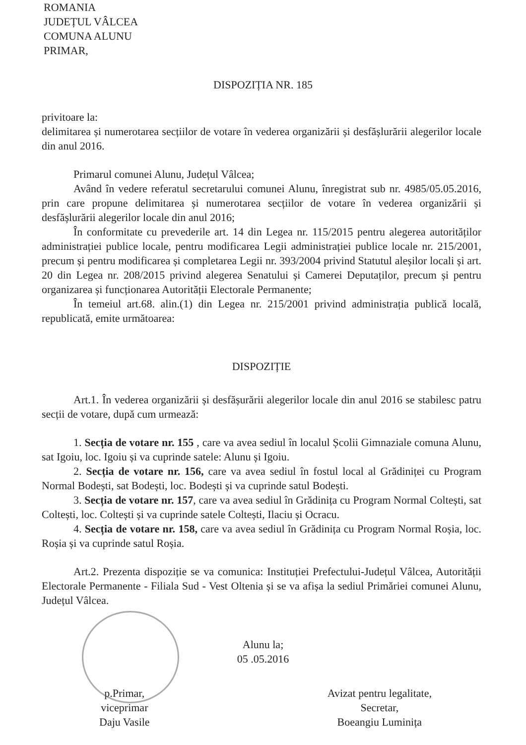ROMANIA
JUDEȚUL VÂLCEA
COMUNA ALUNU
PRIMAR,
DISPOZIȚIA NR. 185
privitoare la:
delimitarea și numerotarea secțiilor de votare în vederea organizării și desfășlurării alegerilor locale din anul 2016.
Primarul comunei Alunu, Județul Vâlcea;
Având în vedere referatul secretarului comunei Alunu, înregistrat sub nr. 4985/05.05.2016, prin care propune delimitarea și numerotarea secțiilor de votare în vederea organizării și desfășlurării alegerilor locale din anul 2016;
În conformitate cu prevederile art. 14 din Legea nr. 115/2015 pentru alegerea autorităților administrației publice locale, pentru modificarea Legii administrației publice locale nr. 215/2001, precum și pentru modificarea și completarea Legii nr. 393/2004 privind Statutul aleșilor locali și art. 20 din Legea nr. 208/2015 privind alegerea Senatului și Camerei Deputaților, precum și pentru organizarea și funcționarea Autorității Electorale Permanente;
În temeiul art.68. alin.(1) din Legea nr. 215/2001 privind administrația publică locală, republicată, emite următoarea:
DISPOZIȚIE
Art.1. În vederea organizării și desfășurării alegerilor locale din anul 2016 se stabilesc patru secții de votare, după cum urmează:
1. Secția de votare nr. 155 , care va avea sediul în localul Școlii Gimnaziale comuna Alunu, sat Igoiu, loc. Igoiu și va cuprinde satele: Alunu și Igoiu.
2. Secția de votare nr. 156, care va avea sediul în fostul local al Grădiniței cu Program Normal Bodești, sat Bodești, loc. Bodești și va cuprinde satul Bodești.
3. Secția de votare nr. 157, care va avea sediul în Grădinița cu Program Normal Coltești, sat Coltești, loc. Coltești și va cuprinde satele Coltești, Ilaciu și Ocracu.
4. Secția de votare nr. 158, care va avea sediul în Grădinița cu Program Normal Roșia, loc. Roșia și va cuprinde satul Roșia.
Art.2. Prezenta dispoziție se va comunica: Instituției Prefectului-Județul Vâlcea, Autorității Electorale Permanente - Filiala Sud - Vest Oltenia și se va afișa la sediul Primăriei comunei Alunu, Județul Vâlcea.
Alunu la;
05 .05.2016
p.Primar,
viceprimar
Daju Vasile
Avizat pentru legalitate,
Secretar,
Boeangiu Luminița